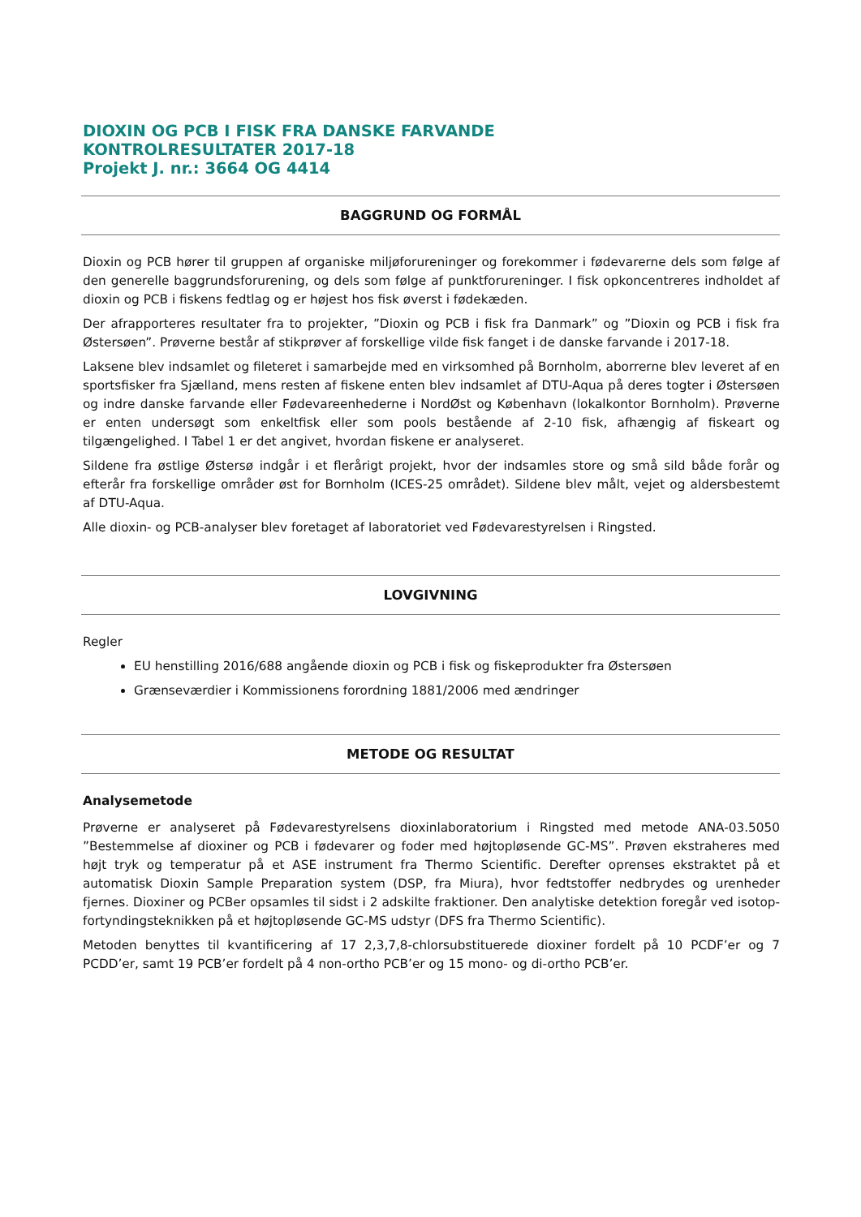DIOXIN OG PCB I FISK FRA DANSKE FARVANDE
KONTROLRESULTATER 2017-18
Projekt J. nr.: 3664 OG 4414
BAGGRUND OG FORMÅL
Dioxin og PCB hører til gruppen af organiske miljøforureninger og forekommer i fødevarerne dels som følge af den generelle baggrundsforurening, og dels som følge af punktforureninger. I fisk opkoncentreres indholdet af dioxin og PCB i fiskens fedtlag og er højest hos fisk øverst i fødekæden.
Der afrapporteres resultater fra to projekter, ”Dioxin og PCB i fisk fra Danmark” og ”Dioxin og PCB i fisk fra Østersøen”. Prøverne består af stikprøver af forskellige vilde fisk fanget i de danske farvande i 2017-18.
Laksene blev indsamlet og fileteret i samarbejde med en virksomhed på Bornholm, aborrerne blev leveret af en sportsfisker fra Sjælland, mens resten af fiskene enten blev indsamlet af DTU-Aqua på deres togter i Østersøen og indre danske farvande eller Fødevareenhederne i NordØst og København (lokalkontor Bornholm). Prøverne er enten undersøgt som enkeltfisk eller som pools bestående af 2-10 fisk, afhængig af fiskeart og tilgængelighed. I Tabel 1 er det angivet, hvordan fiskene er analyseret.
Sildene fra østlige Østersø indgår i et flerårigt projekt, hvor der indsamles store og små sild både forår og efterår fra forskellige områder øst for Bornholm (ICES-25 området). Sildene blev målt, vejet og aldersbestemt af DTU-Aqua.
Alle dioxin- og PCB-analyser blev foretaget af laboratoriet ved Fødevarestyrelsen i Ringsted.
LOVGIVNING
Regler
EU henstilling 2016/688 angående dioxin og PCB i fisk og fiskeprodukter fra Østersøen
Grænseværdier i Kommissionens forordning 1881/2006 med ændringer
METODE OG RESULTAT
Analysemetode
Prøverne er analyseret på Fødevarestyrelsens dioxinlaboratorium i Ringsted med metode ANA-03.5050 ”Bestemmelse af dioxiner og PCB i fødevarer og foder med højtopløsende GC-MS”. Prøven ekstraheres med højt tryk og temperatur på et ASE instrument fra Thermo Scientific. Derefter oprenses ekstraktet på et automatisk Dioxin Sample Preparation system (DSP, fra Miura), hvor fedtstoffer nedbrydes og urenheder fjernes. Dioxiner og PCBer opsamles til sidst i 2 adskilte fraktioner. Den analytiske detektion foregår ved isotop-fortyndingsteknikken på et højtopløsende GC-MS udstyr (DFS fra Thermo Scientific).
Metoden benyttes til kvantificering af 17 2,3,7,8-chlorsubstituerede dioxiner fordelt på 10 PCDF’er og 7 PCDD’er, samt 19 PCB’er fordelt på 4 non-ortho PCB’er og 15 mono- og di-ortho PCB’er.